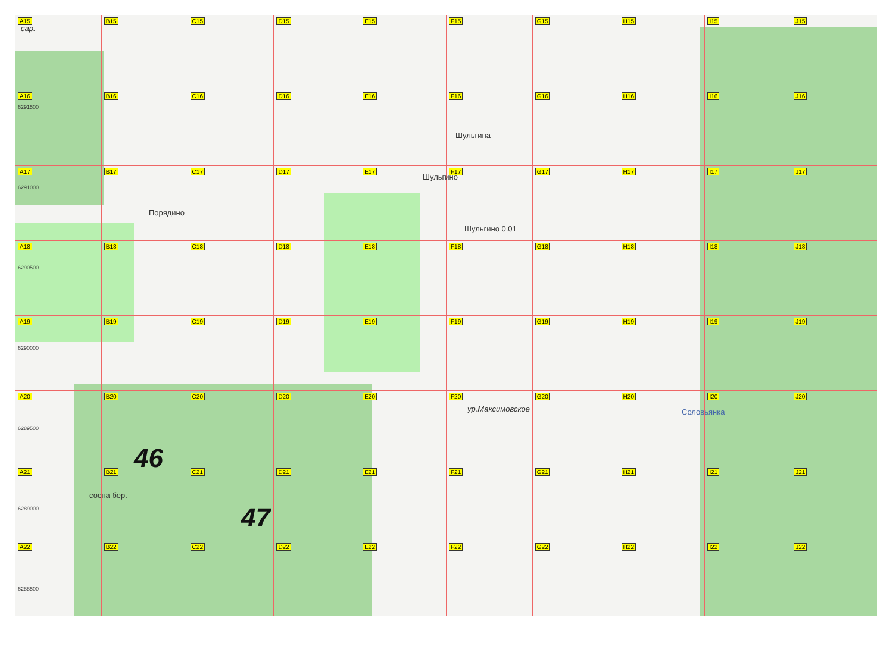A15
B15
C15
D15
E15
F15
G15
H15
I15
J15
A16
B16
C16
D16
E16
F16
G16
H16
I16
J16
A17
B17
C17
D17
E17
F17
G17
H17
I17
J17
A18
B18
C18
D18
E18
F18
G18
H18
I18
J18
A19
B19
C19
D19
E19
F19
G19
H19
I19
J19
A20
B20
C20
D20
E20
F20
G20
H20
I20
J20
A21
B21
C21
D21
E21
F21
G21
H21
I21
J21
A22
B22
C22
D22
E22
F22
G22
H22
I22
J22
сар.
6291500
6291000
6290500
6290000
6289500
6289000
6288500
Шульгина
Шульгино
Порядино
Шульгино 0.01
ур.Максимовское Соловьянка
46
47
сосна бер.